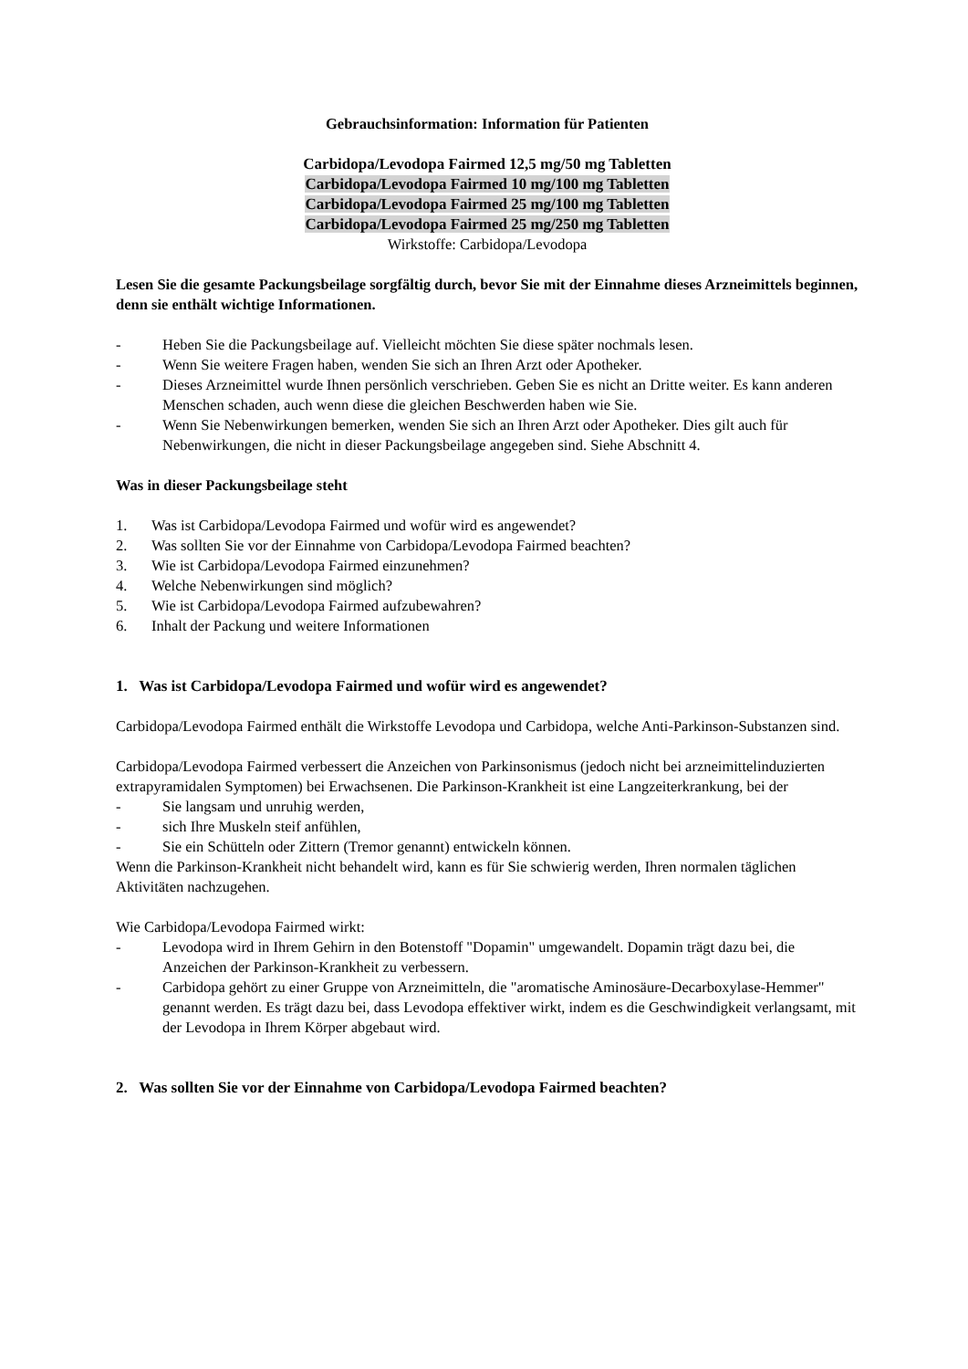Gebrauchsinformation: Information für Patienten
Carbidopa/Levodopa Fairmed 12,5 mg/50 mg Tabletten
Carbidopa/Levodopa Fairmed 10 mg/100 mg Tabletten
Carbidopa/Levodopa Fairmed 25 mg/100 mg Tabletten
Carbidopa/Levodopa Fairmed 25 mg/250 mg Tabletten
Wirkstoffe: Carbidopa/Levodopa
Lesen Sie die gesamte Packungsbeilage sorgfältig durch, bevor Sie mit der Einnahme dieses Arzneimittels beginnen, denn sie enthält wichtige Informationen.
- Heben Sie die Packungsbeilage auf. Vielleicht möchten Sie diese später nochmals lesen.
- Wenn Sie weitere Fragen haben, wenden Sie sich an Ihren Arzt oder Apotheker.
- Dieses Arzneimittel wurde Ihnen persönlich verschrieben. Geben Sie es nicht an Dritte weiter. Es kann anderen Menschen schaden, auch wenn diese die gleichen Beschwerden haben wie Sie.
- Wenn Sie Nebenwirkungen bemerken, wenden Sie sich an Ihren Arzt oder Apotheker. Dies gilt auch für Nebenwirkungen, die nicht in dieser Packungsbeilage angegeben sind. Siehe Abschnitt 4.
Was in dieser Packungsbeilage steht
1. Was ist Carbidopa/Levodopa Fairmed und wofür wird es angewendet?
2. Was sollten Sie vor der Einnahme von Carbidopa/Levodopa Fairmed beachten?
3. Wie ist Carbidopa/Levodopa Fairmed einzunehmen?
4. Welche Nebenwirkungen sind möglich?
5. Wie ist Carbidopa/Levodopa Fairmed aufzubewahren?
6. Inhalt der Packung und weitere Informationen
1. Was ist Carbidopa/Levodopa Fairmed und wofür wird es angewendet?
Carbidopa/Levodopa Fairmed enthält die Wirkstoffe Levodopa und Carbidopa, welche Anti-Parkinson-Substanzen sind.
Carbidopa/Levodopa Fairmed verbessert die Anzeichen von Parkinsonismus (jedoch nicht bei arzneimittelinduzierten extrapyramidalen Symptomen) bei Erwachsenen. Die Parkinson-Krankheit ist eine Langzeiterkrankung, bei der
- Sie langsam und unruhig werden,
- sich Ihre Muskeln steif anfühlen,
- Sie ein Schütteln oder Zittern (Tremor genannt) entwickeln können.
Wenn die Parkinson-Krankheit nicht behandelt wird, kann es für Sie schwierig werden, Ihren normalen täglichen Aktivitäten nachzugehen.
Wie Carbidopa/Levodopa Fairmed wirkt:
- Levodopa wird in Ihrem Gehirn in den Botenstoff "Dopamin" umgewandelt. Dopamin trägt dazu bei, die Anzeichen der Parkinson-Krankheit zu verbessern.
- Carbidopa gehört zu einer Gruppe von Arzneimitteln, die "aromatische Aminosäure-Decarboxylase-Hemmer" genannt werden. Es trägt dazu bei, dass Levodopa effektiver wirkt, indem es die Geschwindigkeit verlangsamt, mit der Levodopa in Ihrem Körper abgebaut wird.
2. Was sollten Sie vor der Einnahme von Carbidopa/Levodopa Fairmed beachten?